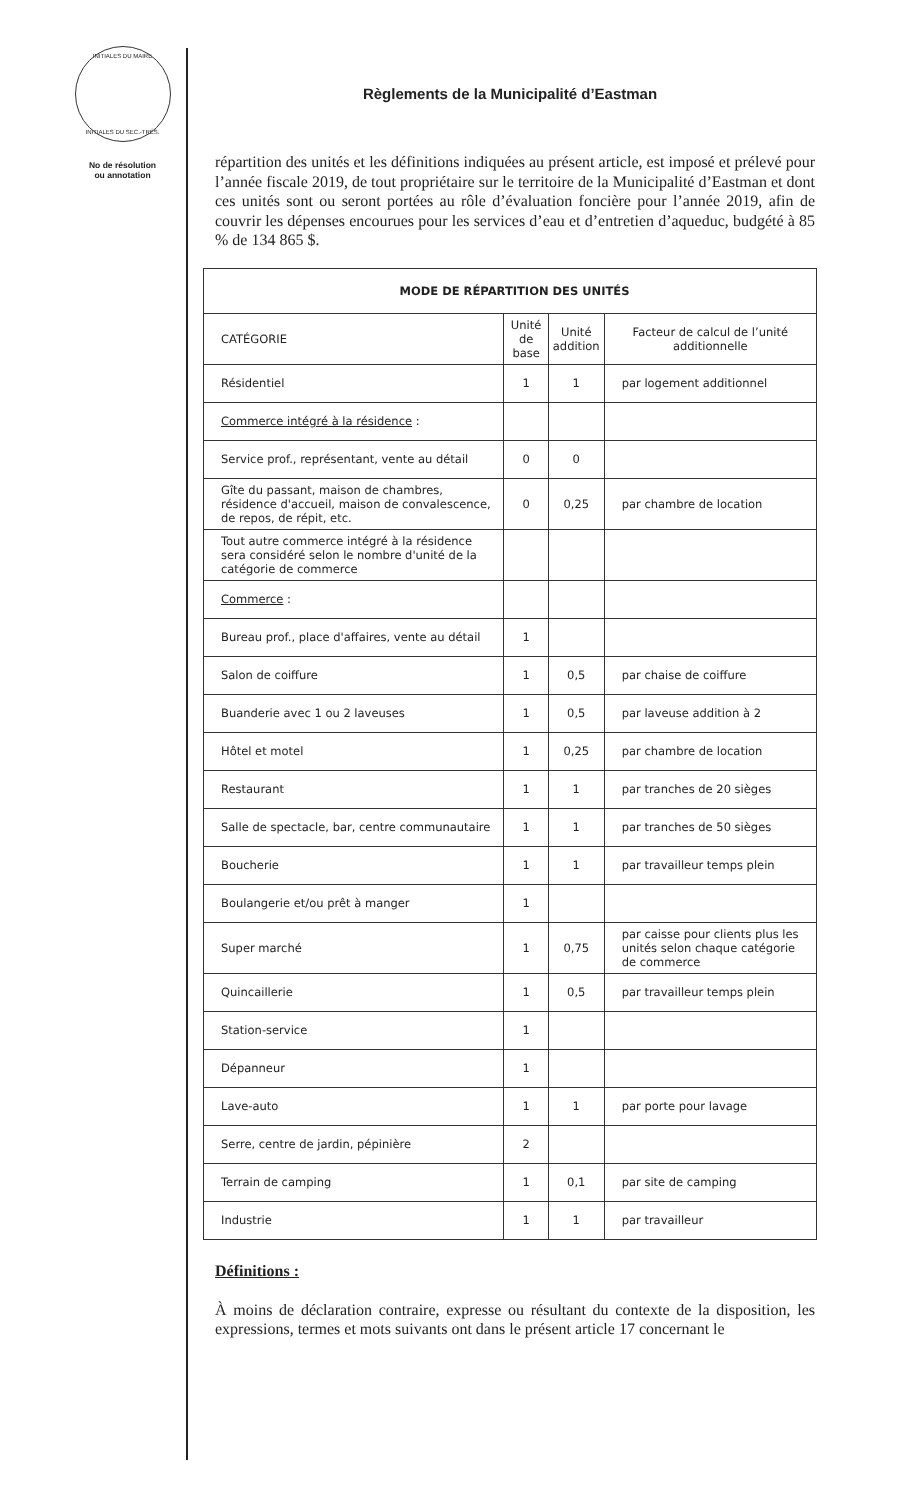INITIALES DU MAIRE
INITIALES DU SEC.-TRÉS.
No de résolution
ou annotation
Règlements de la Municipalité d’Eastman
répartition des unités et les définitions indiquées au présent article, est imposé et prélevé pour l’année fiscale 2019, de tout propriétaire sur le territoire de la Municipalité d’Eastman et dont ces unités sont ou seront portées au rôle d’évaluation foncière pour l’année 2019, afin de couvrir les dépenses encourues pour les services d’eau et d’entretien d’aqueduc, budgété à 85 % de 134 865 $.
| MODE DE RÉPARTITION DES UNITÉS | | | |
| --- | --- | --- | --- |
| CATÉGORIE | Unité de base | Unité addition | Facteur de calcul de l’unité additionnelle |
| Résidentiel | 1 | 1 | par logement additionnel |
| Commerce intégré à la résidence : | | | |
| Service prof., représentant, vente au détail | 0 | 0 | |
| Gîte du passant, maison de chambres, résidence d'accueil, maison de convalescence, de repos, de répit, etc. | 0 | 0,25 | par chambre de location |
| Tout autre commerce intégré à la résidence sera considéré selon le nombre d'unité de la catégorie de commerce | | | |
| Commerce : | | | |
| Bureau prof., place d'affaires, vente au détail | 1 | | |
| Salon de coiffure | 1 | 0,5 | par chaise de coiffure |
| Buanderie avec 1 ou 2 laveuses | 1 | 0,5 | par laveuse addition à 2 |
| Hôtel et motel | 1 | 0,25 | par chambre de location |
| Restaurant | 1 | 1 | par tranches de 20 sièges |
| Salle de spectacle, bar, centre communautaire | 1 | 1 | par tranches de 50 sièges |
| Boucherie | 1 | 1 | par travailleur temps plein |
| Boulangerie et/ou prêt à manger | 1 | | |
| Super marché | 1 | 0,75 | par caisse pour clients plus les unités selon chaque catégorie de commerce |
| Quincaillerie | 1 | 0,5 | par travailleur temps plein |
| Station-service | 1 | | |
| Dépanneur | 1 | | |
| Lave-auto | 1 | 1 | par porte pour lavage |
| Serre, centre de jardin, pépinière | 2 | | |
| Terrain de camping | 1 | 0,1 | par site de camping |
| Industrie | 1 | 1 | par travailleur |
Définitions :
À moins de déclaration contraire, expresse ou résultant du contexte de la disposition, les expressions, termes et mots suivants ont dans le présent article 17 concernant le